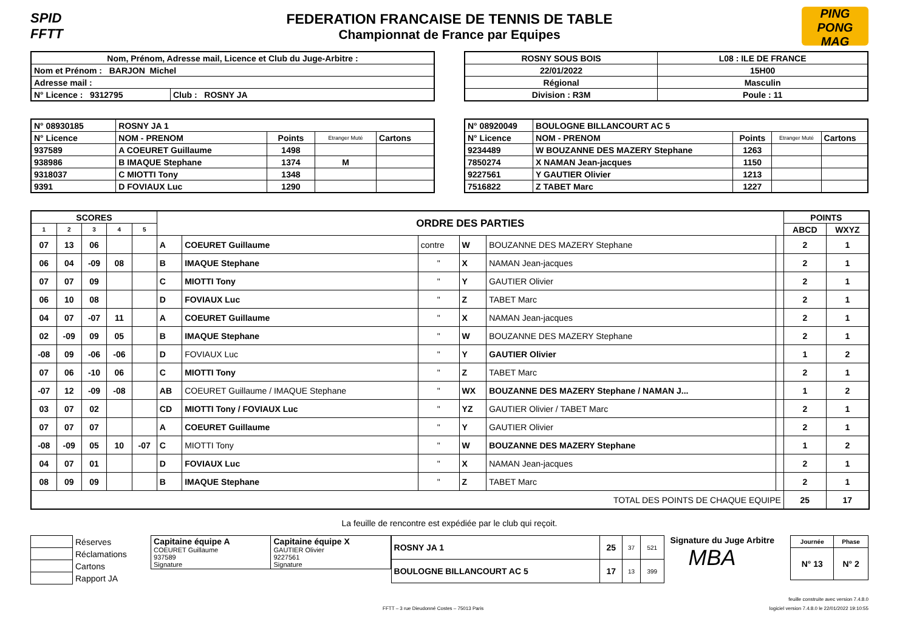SPID FFTT
FEDERATION FRANCAISE DE TENNIS DE TABLE
Championnat de France par Equipes
PING PONG MAG
| Nom, Prénom, Adresse mail, Licence et Club du Juge-Arbitre : | |
| Nom et Prénom : BARJON Michel | |
| Adresse mail : | |
| N° Licence : 9312795 | Club : ROSNY JA |
| ROSNY SOUS BOIS | L08 : ILE DE FRANCE |
| 22/01/2022 | 15H00 |
| Régional | Masculin |
| Division : R3M | Poule : 11 |
| N° 08930185 | ROSNY JA 1 | | | |
| N° Licence | NOM - PRENOM | Points | Etranger Muté | Cartons |
| 937589 | A COEURET Guillaume | 1498 | | |
| 938986 | B IMAQUE Stephane | 1374 | M | |
| 9318037 | C MIOTTI Tony | 1348 | | |
| 9391 | D FOVIAUX Luc | 1290 | | |
| N° 08920049 | BOULOGNE BILLANCOURT AC 5 | | | |
| N° Licence | NOM - PRENOM | Points | Etranger Muté | Cartons |
| 9234489 | W BOUZANNE DES MAZERY Stephane | 1263 | | |
| 7850274 | X NAMAN Jean-jacques | 1150 | | |
| 9227561 | Y GAUTIER Olivier | 1213 | | |
| 7516822 | Z TABET Marc | 1227 | | |
| SCORES | | | | | ORDRE DES PARTIES | | | | | | POINTS | |
| --- | --- | --- | --- | --- | --- | --- | --- | --- | --- | --- | --- | --- |
| 1 | 2 | 3 | 4 | 5 | | | | | | | ABCD | WXYZ |
| 07 | 13 | 06 | | | A | COEURET Guillaume | contre | W | BOUZANNE DES MAZERY Stephane | | 2 | 1 |
| 06 | 04 | -09 | 08 | | B | IMAQUE Stephane | " | X | NAMAN Jean-jacques | | 2 | 1 |
| 07 | 07 | 09 | | | C | MIOTTI Tony | " | Y | GAUTIER Olivier | | 2 | 1 |
| 06 | 10 | 08 | | | D | FOVIAUX Luc | " | Z | TABET Marc | | 2 | 1 |
| 04 | 07 | -07 | 11 | | A | COEURET Guillaume | " | X | NAMAN Jean-jacques | | 2 | 1 |
| 02 | -09 | 09 | 05 | | B | IMAQUE Stephane | " | W | BOUZANNE DES MAZERY Stephane | | 2 | 1 |
| -08 | 09 | -06 | -06 | | D | FOVIAUX Luc | " | Y | GAUTIER Olivier | | 1 | 2 |
| 07 | 06 | -10 | 06 | | C | MIOTTI Tony | " | Z | TABET Marc | | 2 | 1 |
| -07 | 12 | -09 | -08 | | AB | COEURET Guillaume / IMAQUE Stephane | " | WX | BOUZANNE DES MAZERY Stephane / NAMAN J... | | 1 | 2 |
| 03 | 07 | 02 | | | CD | MIOTTI Tony / FOVIAUX Luc | " | YZ | GAUTIER Olivier / TABET Marc | | 2 | 1 |
| 07 | 07 | 07 | | | A | COEURET Guillaume | " | Y | GAUTIER Olivier | | 2 | 1 |
| -08 | -09 | 05 | 10 | -07 | C | MIOTTI Tony | " | W | BOUZANNE DES MAZERY Stephane | | 1 | 2 |
| 04 | 07 | 01 | | | D | FOVIAUX Luc | " | X | NAMAN Jean-jacques | | 2 | 1 |
| 08 | 09 | 09 | | | B | IMAQUE Stephane | " | Z | TABET Marc | | 2 | 1 |
| TOTAL DES POINTS DE CHAQUE EQUIPE | | | | | | | | | | | 25 | 17 |
La feuille de rencontre est expédiée par le club qui reçoit.
| | Réserves |
| | Réclamations |
| | Cartons |
| | Rapport JA |
| Capitaine équipe A COEURET Guillaume 937589 Signature | Capitaine équipe X GAUTIER Olivier 9227561 Signature |
| ROSNY JA 1 | 25 | 37 | 521 |
| BOULOGNE BILLANCOURT AC 5 | 17 | 13 | 399 |
Signature du Juge Arbitre
MBA
| Journée | Phase |
| N° 13 | N° 2 |
feuille construite avec version 7.4.8.0
FFTT – 3 rue Dieudonné Costes – 75013 Paris logiciel version 7.4.8.0 le 22/01/2022 19:10:55